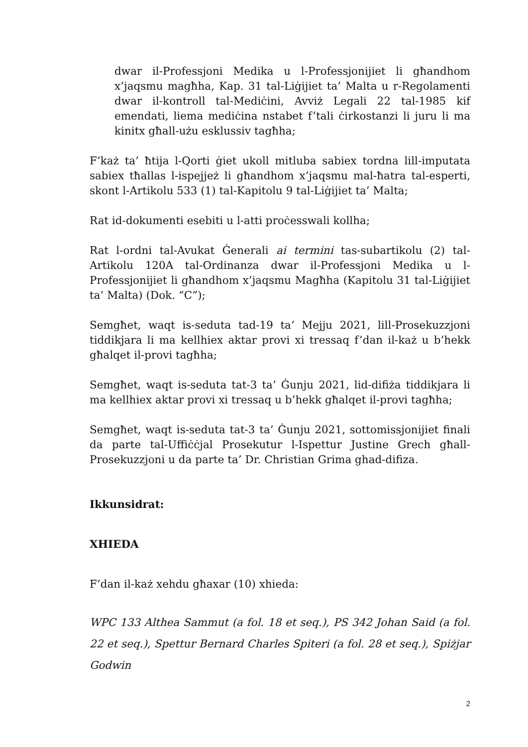dwar il-Professjoni Medika u l-Professjonijiet li għandhom x’jaqsmu magħha, Kap. 31 tal-Liġijiet ta’ Malta u r-Regolamenti dwar il-kontroll tal-Mediċini, Avviż Legali 22 tal-1985 kif emendati, liema mediċina nstabet f’tali ċirkostanzi li juru li ma kinitx għall-użu esklussiv tagħha;
F’każ ta’ ħtija l-Qorti ġiet ukoll mitluba sabiex tordna lill-imputata sabiex tħallas l-ispejjeż li għandhom x’jaqsmu mal-ħatra tal-esperti, skont l-Artikolu 533 (1) tal-Kapitolu 9 tal-Liġijiet ta’ Malta;
Rat id-dokumenti esebiti u l-atti proċesswali kollha;
Rat l-ordni tal-Avukat Ġenerali ai termini tas-subartikolu (2) tal-Artikolu 120A tal-Ordinanza dwar il-Professjoni Medika u l-Professjonijiet li għandhom x’jaqsmu Magħha (Kapitolu 31 tal-Liġijiet ta’ Malta) (Dok. “C”);
Semgħet, waqt is-seduta tad-19 ta’ Mejju 2021, lill-Prosekuzzjoni tiddikjara li ma kellhiex aktar provi xi tressaq f’dan il-każ u b’hekk għalqet il-provi tagħha;
Semgħet, waqt is-seduta tat-3 ta’ Ġunju 2021, lid-difiża tiddikjara li ma kellhiex aktar provi xi tressaq u b’hekk għalqet il-provi tagħha;
Semgħet, waqt is-seduta tat-3 ta’ Ġunju 2021, sottomissjonijiet finali da parte tal-Uffiċċjal Prosekutur l-Ispettur Justine Grech għall-Prosekuzzjoni u da parte ta’ Dr. Christian Grima ghad-difiza.
Ikkunsidrat:
XHIEDA
F’dan il-każ xehdu għaxar (10) xhieda:
WPC 133 Althea Sammut (a fol. 18 et seq.), PS 342 Johan Said (a fol. 22 et seq.), Spettur Bernard Charles Spiteri (a fol. 28 et seq.), Spiżjar Godwin
2